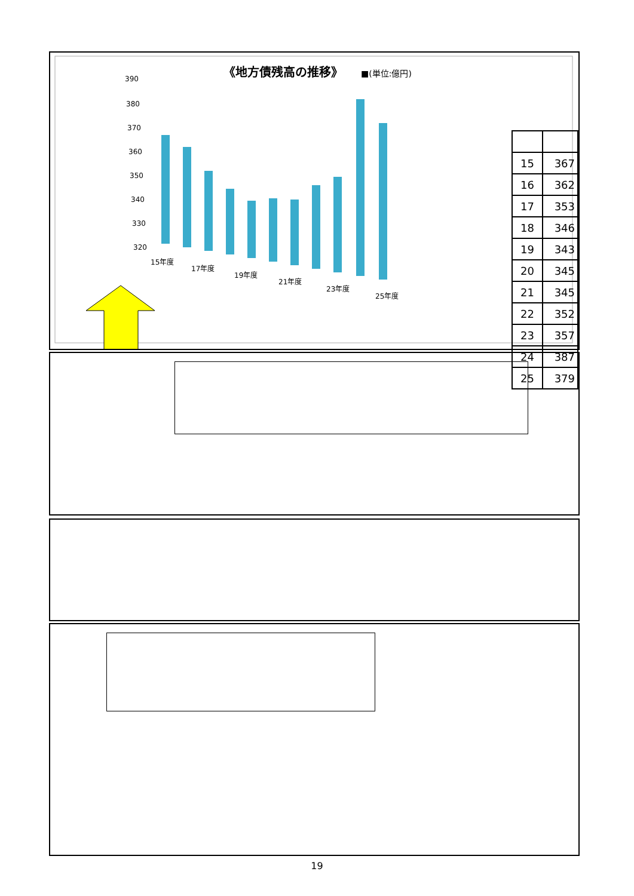《地方債残高の推移》
■(単位:億円)
390
380
370
360
350
340
330
320
15年度
17年度
19年度
21年度
23年度
25年度
| 15 | 367 |
| 16 | 362 |
| 17 | 353 |
| 18 | 346 |
| 19 | 343 |
| 20 | 345 |
| 21 | 345 |
| 22 | 352 |
| 23 | 357 |
| 24 | 387 |
| 25 | 379 |
19